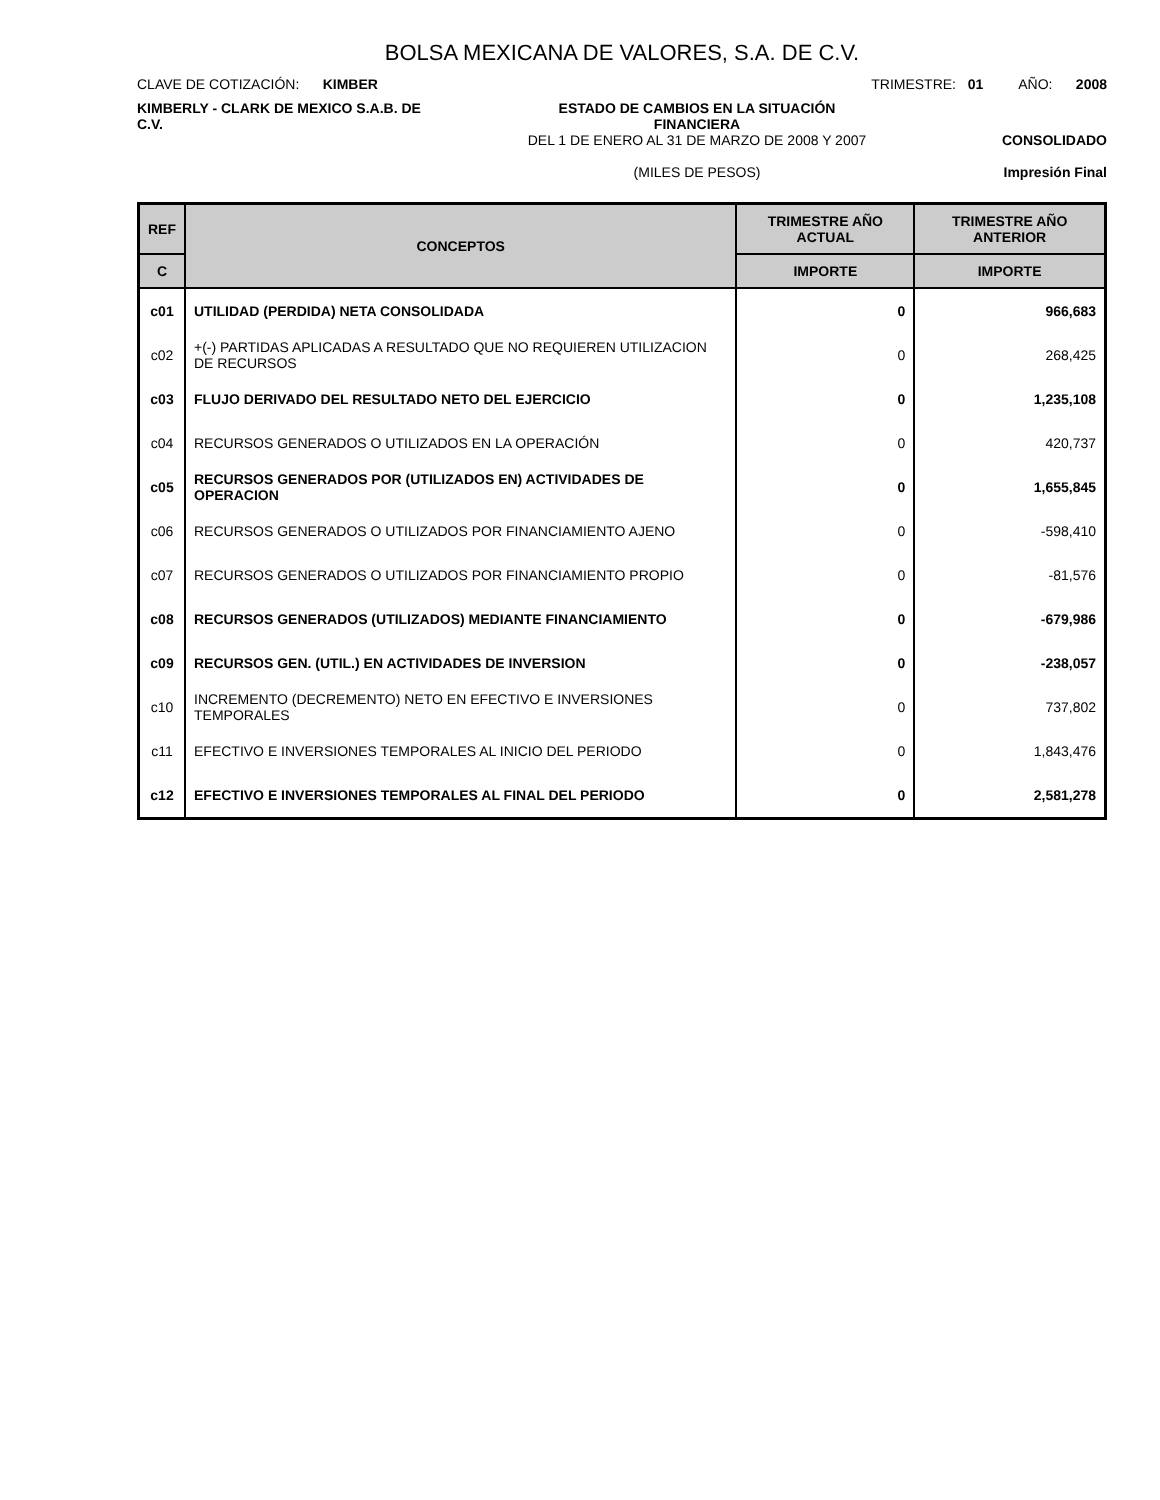BOLSA MEXICANA DE VALORES, S.A. DE C.V.
CLAVE DE COTIZACIÓN: KIMBER TRIMESTRE: 01 AÑO: 2008
KIMBERLY - CLARK DE MEXICO S.A.B. DE C.V.
ESTADO DE CAMBIOS EN LA SITUACIÓN
FINANCIERA
DEL 1 DE ENERO AL 31 DE MARZO DE 2008 Y 2007
(MILES DE PESOS)
CONSOLIDADO
Impresión Final
| REF | CONCEPTOS | TRIMESTRE AÑO ACTUAL | TRIMESTRE AÑO ANTERIOR |
| --- | --- | --- | --- |
| C | | IMPORTE | IMPORTE |
| c01 | UTILIDAD (PERDIDA) NETA CONSOLIDADA | 0 | 966,683 |
| c02 | +(-) PARTIDAS APLICADAS A RESULTADO QUE NO REQUIEREN UTILIZACION DE RECURSOS | 0 | 268,425 |
| c03 | FLUJO DERIVADO DEL RESULTADO NETO DEL EJERCICIO | 0 | 1,235,108 |
| c04 | RECURSOS GENERADOS O UTILIZADOS EN LA OPERACIÓN | 0 | 420,737 |
| c05 | RECURSOS GENERADOS POR (UTILIZADOS EN) ACTIVIDADES DE OPERACION | 0 | 1,655,845 |
| c06 | RECURSOS GENERADOS O UTILIZADOS POR FINANCIAMIENTO AJENO | 0 | -598,410 |
| c07 | RECURSOS GENERADOS O UTILIZADOS POR FINANCIAMIENTO PROPIO | 0 | -81,576 |
| c08 | RECURSOS GENERADOS (UTILIZADOS) MEDIANTE FINANCIAMIENTO | 0 | -679,986 |
| c09 | RECURSOS GEN. (UTIL.) EN ACTIVIDADES DE INVERSION | 0 | -238,057 |
| c10 | INCREMENTO (DECREMENTO) NETO EN EFECTIVO E INVERSIONES TEMPORALES | 0 | 737,802 |
| c11 | EFECTIVO E INVERSIONES TEMPORALES AL INICIO DEL PERIODO | 0 | 1,843,476 |
| c12 | EFECTIVO E INVERSIONES TEMPORALES AL FINAL DEL PERIODO | 0 | 2,581,278 |